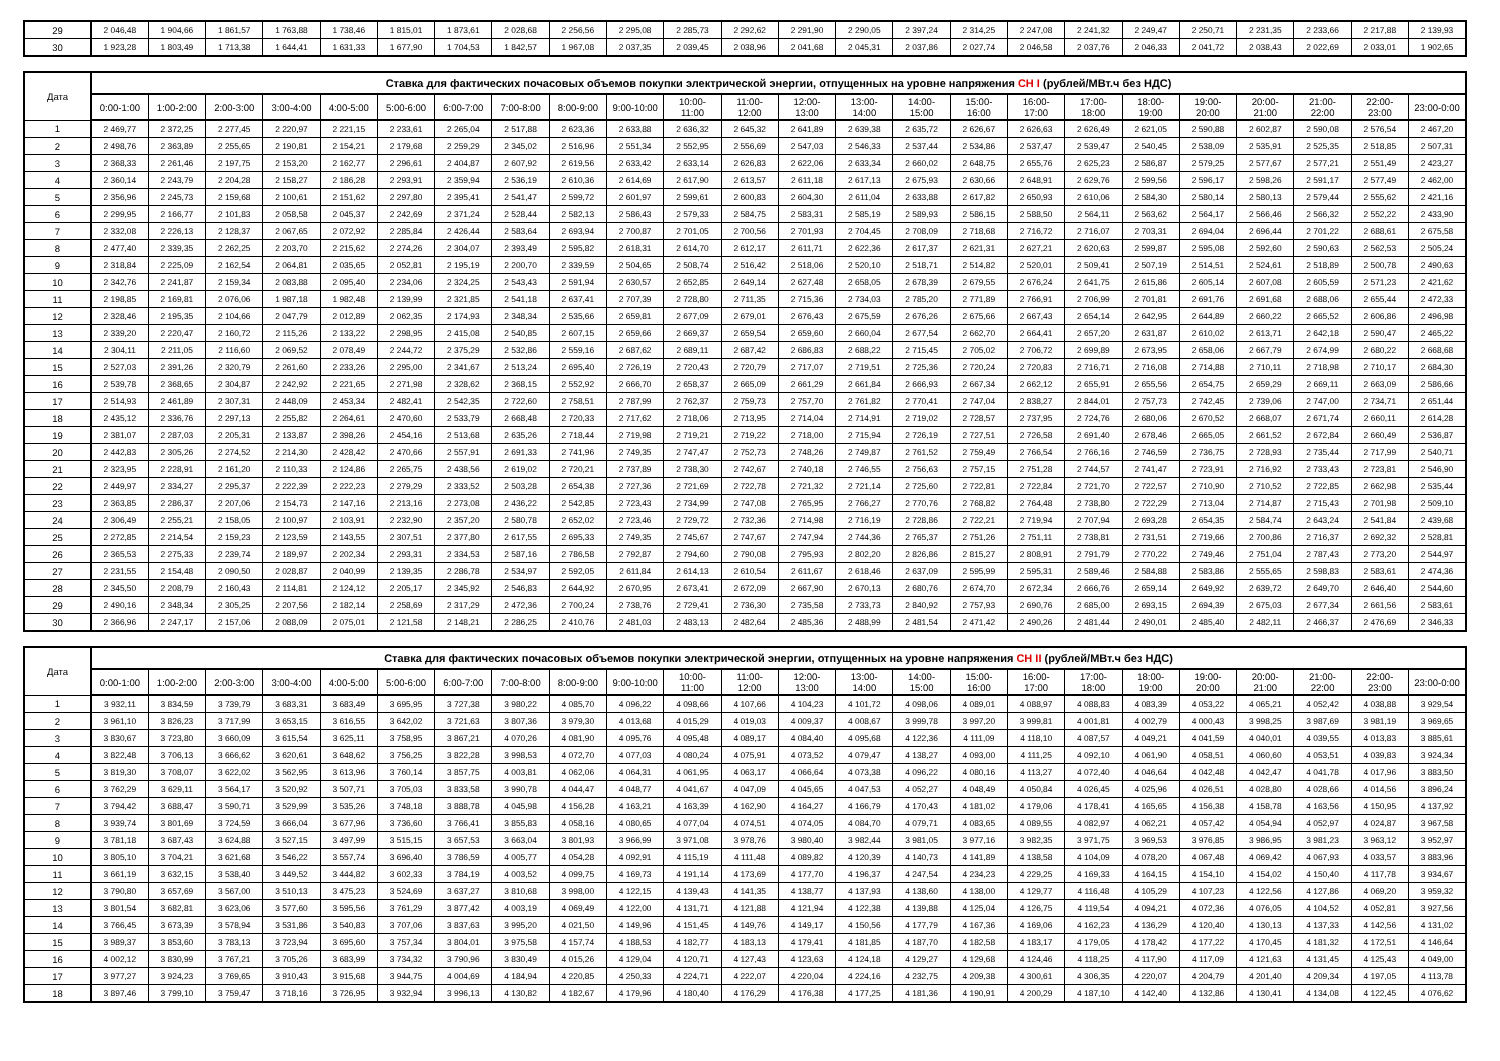| 29 | 2 046,48 | 1 904,66 | 1 861,57 | 1 763,88 | 1 738,46 | 1 815,01 | 1 873,61 | 2 028,68 | 2 256,56 | 2 295,08 | 2 285,73 | 2 292,62 | 2 291,90 | 2 290,05 | 2 397,24 | 2 314,25 | 2 247,08 | 2 241,32 | 2 249,47 | 2 250,71 | 2 231,35 | 2 233,66 | 2 217,88 | 2 139,93 |
| 30 | 1 923,28 | 1 803,49 | 1 713,38 | 1 644,41 | 1 631,33 | 1 677,90 | 1 704,53 | 1 842,57 | 1 967,08 | 2 037,35 | 2 039,45 | 2 038,96 | 2 041,68 | 2 045,31 | 2 037,86 | 2 027,74 | 2 046,58 | 2 037,76 | 2 046,33 | 2 041,72 | 2 038,43 | 2 022,69 | 2 033,01 | 1 902,65 |
| Дата | Ставка для фактических почасовых объемов покупки электрической энергии, отпущенных на уровне напряжения СН I (рублей/МВт.ч без НДС) | | | | | | | | | | | | | | | | | | | | | | | |
| --- | --- | --- | --- | --- | --- | --- | --- | --- | --- | --- | --- | --- | --- | --- | --- | --- | --- | --- | --- | --- | --- | --- | --- | --- |
| | 0:00-1:00 | 1:00-2:00 | 2:00-3:00 | 3:00-4:00 | 4:00-5:00 | 5:00-6:00 | 6:00-7:00 | 7:00-8:00 | 8:00-9:00 | 9:00-10:00 | 10:00- 11:00 | 11:00- 12:00 | 12:00- 13:00 | 13:00- 14:00 | 14:00- 15:00 | 15:00- 16:00 | 16:00- 17:00 | 17:00- 18:00 | 18:00- 19:00 | 19:00- 20:00 | 20:00- 21:00 | 21:00- 22:00 | 22:00- 23:00 | 23:00-0:00 |
| 1 | 2 469,77 | 2 372,25 | 2 277,45 | 2 220,97 | 2 221,15 | 2 233,61 | 2 265,04 | 2 517,88 | 2 623,36 | 2 633,88 | 2 636,32 | 2 645,32 | 2 641,89 | 2 639,38 | 2 635,72 | 2 626,67 | 2 626,63 | 2 626,49 | 2 621,05 | 2 590,88 | 2 602,87 | 2 590,08 | 2 576,54 | 2 467,20 |
| 2 | 2 498,76 | 2 363,89 | 2 255,65 | 2 190,81 | 2 154,21 | 2 179,68 | 2 259,29 | 2 345,02 | 2 516,96 | 2 551,34 | 2 552,95 | 2 556,69 | 2 547,03 | 2 546,33 | 2 537,44 | 2 534,86 | 2 537,47 | 2 539,47 | 2 540,45 | 2 538,09 | 2 535,91 | 2 525,35 | 2 518,85 | 2 507,31 |
| 3 | 2 368,33 | 2 261,46 | 2 197,75 | 2 153,20 | 2 162,77 | 2 296,61 | 2 404,87 | 2 607,92 | 2 619,56 | 2 633,42 | 2 633,14 | 2 626,83 | 2 622,06 | 2 633,34 | 2 660,02 | 2 648,75 | 2 655,76 | 2 625,23 | 2 586,87 | 2 579,25 | 2 577,67 | 2 577,21 | 2 551,49 | 2 423,27 |
| 4 | 2 360,14 | 2 243,79 | 2 204,28 | 2 158,27 | 2 186,28 | 2 293,91 | 2 359,94 | 2 536,19 | 2 610,36 | 2 614,69 | 2 617,90 | 2 613,57 | 2 611,18 | 2 617,13 | 2 675,93 | 2 630,66 | 2 648,91 | 2 629,76 | 2 599,56 | 2 596,17 | 2 598,26 | 2 591,17 | 2 577,49 | 2 462,00 |
| 5 | 2 356,96 | 2 245,73 | 2 159,68 | 2 100,61 | 2 151,62 | 2 297,80 | 2 395,41 | 2 541,47 | 2 599,72 | 2 601,97 | 2 599,61 | 2 600,83 | 2 604,30 | 2 611,04 | 2 633,88 | 2 617,82 | 2 650,93 | 2 610,06 | 2 584,30 | 2 580,14 | 2 580,13 | 2 579,44 | 2 555,62 | 2 421,16 |
| 6 | 2 299,95 | 2 166,77 | 2 101,83 | 2 058,58 | 2 045,37 | 2 242,69 | 2 371,24 | 2 528,44 | 2 582,13 | 2 586,43 | 2 579,33 | 2 584,75 | 2 583,31 | 2 585,19 | 2 589,93 | 2 586,15 | 2 588,50 | 2 564,11 | 2 563,62 | 2 564,17 | 2 566,46 | 2 566,32 | 2 552,22 | 2 433,90 |
| 7 | 2 332,08 | 2 226,13 | 2 128,37 | 2 067,65 | 2 072,92 | 2 285,84 | 2 426,44 | 2 583,64 | 2 693,94 | 2 700,87 | 2 701,05 | 2 700,56 | 2 701,93 | 2 704,45 | 2 708,09 | 2 718,68 | 2 716,72 | 2 716,07 | 2 703,31 | 2 694,04 | 2 696,44 | 2 701,22 | 2 688,61 | 2 675,58 |
| 8 | 2 477,40 | 2 339,35 | 2 262,25 | 2 203,70 | 2 215,62 | 2 274,26 | 2 304,07 | 2 393,49 | 2 595,82 | 2 618,31 | 2 614,70 | 2 612,17 | 2 611,71 | 2 622,36 | 2 617,37 | 2 621,31 | 2 627,21 | 2 620,63 | 2 599,87 | 2 595,08 | 2 592,60 | 2 590,63 | 2 562,53 | 2 505,24 |
| 9 | 2 318,84 | 2 225,09 | 2 162,54 | 2 064,81 | 2 035,65 | 2 052,81 | 2 195,19 | 2 200,70 | 2 339,59 | 2 504,65 | 2 508,74 | 2 516,42 | 2 518,06 | 2 520,10 | 2 518,71 | 2 514,82 | 2 520,01 | 2 509,41 | 2 507,19 | 2 514,51 | 2 524,61 | 2 518,89 | 2 500,78 | 2 490,63 |
| 10 | 2 342,76 | 2 241,87 | 2 159,34 | 2 083,88 | 2 095,40 | 2 234,06 | 2 324,25 | 2 543,43 | 2 591,94 | 2 630,57 | 2 652,85 | 2 649,14 | 2 627,48 | 2 658,05 | 2 678,39 | 2 679,55 | 2 676,24 | 2 641,75 | 2 615,86 | 2 605,14 | 2 607,08 | 2 605,59 | 2 571,23 | 2 421,62 |
| 11 | 2 198,85 | 2 169,81 | 2 076,06 | 1 987,18 | 1 982,48 | 2 139,99 | 2 321,85 | 2 541,18 | 2 637,41 | 2 707,39 | 2 728,80 | 2 711,35 | 2 715,36 | 2 734,03 | 2 785,20 | 2 771,89 | 2 766,91 | 2 706,99 | 2 701,81 | 2 691,76 | 2 691,68 | 2 688,06 | 2 655,44 | 2 472,33 |
| 12 | 2 328,46 | 2 195,35 | 2 104,66 | 2 047,79 | 2 012,89 | 2 062,35 | 2 174,93 | 2 348,34 | 2 535,66 | 2 659,81 | 2 677,09 | 2 679,01 | 2 676,43 | 2 675,59 | 2 676,26 | 2 675,66 | 2 667,43 | 2 654,14 | 2 642,95 | 2 644,89 | 2 660,22 | 2 665,52 | 2 606,86 | 2 496,98 |
| 13 | 2 339,20 | 2 220,47 | 2 160,72 | 2 115,26 | 2 133,22 | 2 298,95 | 2 415,08 | 2 540,85 | 2 607,15 | 2 659,66 | 2 669,37 | 2 659,54 | 2 659,60 | 2 660,04 | 2 677,54 | 2 662,70 | 2 664,41 | 2 657,20 | 2 631,87 | 2 610,02 | 2 613,71 | 2 642,18 | 2 590,47 | 2 465,22 |
| 14 | 2 304,11 | 2 211,05 | 2 116,60 | 2 069,52 | 2 078,49 | 2 244,72 | 2 375,29 | 2 532,86 | 2 559,16 | 2 687,62 | 2 689,11 | 2 687,42 | 2 686,83 | 2 688,22 | 2 715,45 | 2 705,02 | 2 706,72 | 2 699,89 | 2 673,95 | 2 658,06 | 2 667,79 | 2 674,99 | 2 680,22 | 2 668,68 |
| 15 | 2 527,03 | 2 391,26 | 2 320,79 | 2 261,60 | 2 233,26 | 2 295,00 | 2 341,67 | 2 513,24 | 2 695,40 | 2 726,19 | 2 720,43 | 2 720,79 | 2 717,07 | 2 719,51 | 2 725,36 | 2 720,24 | 2 720,83 | 2 716,71 | 2 716,08 | 2 714,88 | 2 710,11 | 2 718,98 | 2 710,17 | 2 684,30 |
| 16 | 2 539,78 | 2 368,65 | 2 304,87 | 2 242,92 | 2 221,65 | 2 271,98 | 2 328,62 | 2 368,15 | 2 552,92 | 2 666,70 | 2 658,37 | 2 665,09 | 2 661,29 | 2 661,84 | 2 666,93 | 2 667,34 | 2 662,12 | 2 655,91 | 2 655,56 | 2 654,75 | 2 659,29 | 2 669,11 | 2 663,09 | 2 586,66 |
| 17 | 2 514,93 | 2 461,89 | 2 307,31 | 2 448,09 | 2 453,34 | 2 482,41 | 2 542,35 | 2 722,60 | 2 758,51 | 2 787,99 | 2 762,37 | 2 759,73 | 2 757,70 | 2 761,82 | 2 770,41 | 2 747,04 | 2 838,27 | 2 844,01 | 2 757,73 | 2 742,45 | 2 739,06 | 2 747,00 | 2 734,71 | 2 651,44 |
| 18 | 2 435,12 | 2 336,76 | 2 297,13 | 2 255,82 | 2 264,61 | 2 470,60 | 2 533,79 | 2 668,48 | 2 720,33 | 2 717,62 | 2 718,06 | 2 713,95 | 2 714,04 | 2 714,91 | 2 719,02 | 2 728,57 | 2 737,95 | 2 724,76 | 2 680,06 | 2 670,52 | 2 668,07 | 2 671,74 | 2 660,11 | 2 614,28 |
| 19 | 2 381,07 | 2 287,03 | 2 205,31 | 2 133,87 | 2 398,26 | 2 454,16 | 2 513,68 | 2 635,26 | 2 718,44 | 2 719,98 | 2 719,21 | 2 719,22 | 2 718,00 | 2 715,94 | 2 726,19 | 2 727,51 | 2 726,58 | 2 691,40 | 2 678,46 | 2 665,05 | 2 661,52 | 2 672,84 | 2 660,49 | 2 536,87 |
| 20 | 2 442,83 | 2 305,26 | 2 274,52 | 2 214,30 | 2 428,42 | 2 470,66 | 2 557,91 | 2 691,33 | 2 741,96 | 2 749,35 | 2 747,47 | 2 752,73 | 2 748,26 | 2 749,87 | 2 761,52 | 2 759,49 | 2 766,54 | 2 766,16 | 2 746,59 | 2 736,75 | 2 728,93 | 2 735,44 | 2 717,99 | 2 540,71 |
| 21 | 2 323,95 | 2 228,91 | 2 161,20 | 2 110,33 | 2 124,86 | 2 265,75 | 2 438,56 | 2 619,02 | 2 720,21 | 2 737,89 | 2 738,30 | 2 742,67 | 2 740,18 | 2 746,55 | 2 756,63 | 2 757,15 | 2 751,28 | 2 744,57 | 2 741,47 | 2 723,91 | 2 716,92 | 2 733,43 | 2 723,81 | 2 546,90 |
| 22 | 2 449,97 | 2 334,27 | 2 295,37 | 2 222,39 | 2 222,23 | 2 279,29 | 2 333,52 | 2 503,28 | 2 654,38 | 2 727,36 | 2 721,69 | 2 722,78 | 2 721,32 | 2 721,14 | 2 725,60 | 2 722,81 | 2 722,84 | 2 721,70 | 2 722,57 | 2 710,90 | 2 710,52 | 2 722,85 | 2 662,98 | 2 535,44 |
| 23 | 2 363,85 | 2 286,37 | 2 207,06 | 2 154,73 | 2 147,16 | 2 213,16 | 2 273,08 | 2 436,22 | 2 542,85 | 2 723,43 | 2 734,99 | 2 747,08 | 2 765,95 | 2 766,27 | 2 770,76 | 2 768,82 | 2 764,48 | 2 738,80 | 2 722,29 | 2 713,04 | 2 714,87 | 2 715,43 | 2 701,98 | 2 509,10 |
| 24 | 2 306,49 | 2 255,21 | 2 158,05 | 2 100,97 | 2 103,91 | 2 232,90 | 2 357,20 | 2 580,78 | 2 652,02 | 2 723,46 | 2 729,72 | 2 732,36 | 2 714,98 | 2 716,19 | 2 728,86 | 2 722,21 | 2 719,94 | 2 707,94 | 2 693,28 | 2 654,35 | 2 584,74 | 2 643,24 | 2 541,84 | 2 439,68 |
| 25 | 2 272,85 | 2 214,54 | 2 159,23 | 2 123,59 | 2 143,55 | 2 307,51 | 2 377,80 | 2 617,55 | 2 695,33 | 2 749,35 | 2 745,67 | 2 747,67 | 2 747,94 | 2 744,36 | 2 765,37 | 2 751,26 | 2 751,11 | 2 738,81 | 2 731,51 | 2 719,66 | 2 700,86 | 2 716,37 | 2 692,32 | 2 528,81 |
| 26 | 2 365,53 | 2 275,33 | 2 239,74 | 2 189,97 | 2 202,34 | 2 293,31 | 2 334,53 | 2 587,16 | 2 786,58 | 2 792,87 | 2 794,60 | 2 790,08 | 2 795,93 | 2 802,20 | 2 826,86 | 2 815,27 | 2 808,91 | 2 791,79 | 2 770,22 | 2 749,46 | 2 751,04 | 2 787,43 | 2 773,20 | 2 544,97 |
| 27 | 2 231,55 | 2 154,48 | 2 090,50 | 2 028,87 | 2 040,99 | 2 139,35 | 2 286,78 | 2 534,97 | 2 592,05 | 2 611,84 | 2 614,13 | 2 610,54 | 2 611,67 | 2 618,46 | 2 637,09 | 2 595,99 | 2 595,31 | 2 589,46 | 2 584,88 | 2 583,86 | 2 555,65 | 2 598,83 | 2 583,61 | 2 474,36 |
| 28 | 2 345,50 | 2 208,79 | 2 160,43 | 2 114,81 | 2 124,12 | 2 205,17 | 2 345,92 | 2 546,83 | 2 644,92 | 2 670,95 | 2 673,41 | 2 672,09 | 2 667,90 | 2 670,13 | 2 680,76 | 2 674,70 | 2 672,34 | 2 666,76 | 2 659,14 | 2 649,92 | 2 639,72 | 2 649,70 | 2 646,40 | 2 544,60 |
| 29 | 2 490,16 | 2 348,34 | 2 305,25 | 2 207,56 | 2 182,14 | 2 258,69 | 2 317,29 | 2 472,36 | 2 700,24 | 2 738,76 | 2 729,41 | 2 736,30 | 2 735,58 | 2 733,73 | 2 840,92 | 2 757,93 | 2 690,76 | 2 685,00 | 2 693,15 | 2 694,39 | 2 675,03 | 2 677,34 | 2 661,56 | 2 583,61 |
| 30 | 2 366,96 | 2 247,17 | 2 157,06 | 2 088,09 | 2 075,01 | 2 121,58 | 2 148,21 | 2 286,25 | 2 410,76 | 2 481,03 | 2 483,13 | 2 482,64 | 2 485,36 | 2 488,99 | 2 481,54 | 2 471,42 | 2 490,26 | 2 481,44 | 2 490,01 | 2 485,40 | 2 482,11 | 2 466,37 | 2 476,69 | 2 346,33 |
| Дата | Ставка для фактических почасовых объемов покупки электрической энергии, отпущенных на уровне напряжения СН II (рублей/МВт.ч без НДС) | | | | | | | | | | | | | | | | | | | | | | | |
| --- | --- | --- | --- | --- | --- | --- | --- | --- | --- | --- | --- | --- | --- | --- | --- | --- | --- | --- | --- | --- | --- | --- | --- | --- |
| | 0:00-1:00 | 1:00-2:00 | 2:00-3:00 | 3:00-4:00 | 4:00-5:00 | 5:00-6:00 | 6:00-7:00 | 7:00-8:00 | 8:00-9:00 | 9:00-10:00 | 10:00- 11:00 | 11:00- 12:00 | 12:00- 13:00 | 13:00- 14:00 | 14:00- 15:00 | 15:00- 16:00 | 16:00- 17:00 | 17:00- 18:00 | 18:00- 19:00 | 19:00- 20:00 | 20:00- 21:00 | 21:00- 22:00 | 22:00- 23:00 | 23:00-0:00 |
| 1 | 3 932,11 | 3 834,59 | 3 739,79 | 3 683,31 | 3 683,49 | 3 695,95 | 3 727,38 | 3 980,22 | 4 085,70 | 4 096,22 | 4 098,66 | 4 107,66 | 4 104,23 | 4 101,72 | 4 098,06 | 4 089,01 | 4 088,97 | 4 088,83 | 4 083,39 | 4 053,22 | 4 065,21 | 4 052,42 | 4 038,88 | 3 929,54 |
| 2 | 3 961,10 | 3 826,23 | 3 717,99 | 3 653,15 | 3 616,55 | 3 642,02 | 3 721,63 | 3 807,36 | 3 979,30 | 4 013,68 | 4 015,29 | 4 019,03 | 4 009,37 | 4 008,67 | 3 999,78 | 3 997,20 | 3 999,81 | 4 001,81 | 4 002,79 | 4 000,43 | 3 998,25 | 3 987,69 | 3 981,19 | 3 969,65 |
| 3 | 3 830,67 | 3 723,80 | 3 660,09 | 3 615,54 | 3 625,11 | 3 758,95 | 3 867,21 | 4 070,26 | 4 081,90 | 4 095,76 | 4 095,48 | 4 089,17 | 4 084,40 | 4 095,68 | 4 122,36 | 4 111,09 | 4 118,10 | 4 087,57 | 4 049,21 | 4 041,59 | 4 040,01 | 4 039,55 | 4 013,83 | 3 885,61 |
| 4 | 3 822,48 | 3 706,13 | 3 666,62 | 3 620,61 | 3 648,62 | 3 756,25 | 3 822,28 | 3 998,53 | 4 072,70 | 4 077,03 | 4 080,24 | 4 075,91 | 4 073,52 | 4 079,47 | 4 138,27 | 4 093,00 | 4 111,25 | 4 092,10 | 4 061,90 | 4 058,51 | 4 060,60 | 4 053,51 | 4 039,83 | 3 924,34 |
| 5 | 3 819,30 | 3 708,07 | 3 622,02 | 3 562,95 | 3 613,96 | 3 760,14 | 3 857,75 | 4 003,81 | 4 062,06 | 4 064,31 | 4 061,95 | 4 063,17 | 4 066,64 | 4 073,38 | 4 096,22 | 4 080,16 | 4 113,27 | 4 072,40 | 4 046,64 | 4 042,48 | 4 042,47 | 4 041,78 | 4 017,96 | 3 883,50 |
| 6 | 3 762,29 | 3 629,11 | 3 564,17 | 3 520,92 | 3 507,71 | 3 705,03 | 3 833,58 | 3 990,78 | 4 044,47 | 4 048,77 | 4 041,67 | 4 047,09 | 4 045,65 | 4 047,53 | 4 052,27 | 4 048,49 | 4 050,84 | 4 026,45 | 4 025,96 | 4 026,51 | 4 028,80 | 4 028,66 | 4 014,56 | 3 896,24 |
| 7 | 3 794,42 | 3 688,47 | 3 590,71 | 3 529,99 | 3 535,26 | 3 748,18 | 3 888,78 | 4 045,98 | 4 156,28 | 4 163,21 | 4 163,39 | 4 162,90 | 4 164,27 | 4 166,79 | 4 170,43 | 4 181,02 | 4 179,06 | 4 178,41 | 4 165,65 | 4 156,38 | 4 158,78 | 4 163,56 | 4 150,95 | 4 137,92 |
| 8 | 3 939,74 | 3 801,69 | 3 724,59 | 3 666,04 | 3 677,96 | 3 736,60 | 3 766,41 | 3 855,83 | 4 058,16 | 4 080,65 | 4 077,04 | 4 074,51 | 4 074,05 | 4 084,70 | 4 079,71 | 4 083,65 | 4 089,55 | 4 082,97 | 4 062,21 | 4 057,42 | 4 054,94 | 4 052,97 | 4 024,87 | 3 967,58 |
| 9 | 3 781,18 | 3 687,43 | 3 624,88 | 3 527,15 | 3 497,99 | 3 515,15 | 3 657,53 | 3 663,04 | 3 801,93 | 3 966,99 | 3 971,08 | 3 978,76 | 3 980,40 | 3 982,44 | 3 981,05 | 3 977,16 | 3 982,35 | 3 971,75 | 3 969,53 | 3 976,85 | 3 986,95 | 3 981,23 | 3 963,12 | 3 952,97 |
| 10 | 3 805,10 | 3 704,21 | 3 621,68 | 3 546,22 | 3 557,74 | 3 696,40 | 3 786,59 | 4 005,77 | 4 054,28 | 4 092,91 | 4 115,19 | 4 111,48 | 4 089,82 | 4 120,39 | 4 140,73 | 4 141,89 | 4 138,58 | 4 104,09 | 4 078,20 | 4 067,48 | 4 069,42 | 4 067,93 | 4 033,57 | 3 883,96 |
| 11 | 3 661,19 | 3 632,15 | 3 538,40 | 3 449,52 | 3 444,82 | 3 602,33 | 3 784,19 | 4 003,52 | 4 099,75 | 4 169,73 | 4 191,14 | 4 173,69 | 4 177,70 | 4 196,37 | 4 247,54 | 4 234,23 | 4 229,25 | 4 169,33 | 4 164,15 | 4 154,10 | 4 154,02 | 4 150,40 | 4 117,78 | 3 934,67 |
| 12 | 3 790,80 | 3 657,69 | 3 567,00 | 3 510,13 | 3 475,23 | 3 524,69 | 3 637,27 | 3 810,68 | 3 998,00 | 4 122,15 | 4 139,43 | 4 141,35 | 4 138,77 | 4 137,93 | 4 138,60 | 4 138,00 | 4 129,77 | 4 116,48 | 4 105,29 | 4 107,23 | 4 122,56 | 4 127,86 | 4 069,20 | 3 959,32 |
| 13 | 3 801,54 | 3 682,81 | 3 623,06 | 3 577,60 | 3 595,56 | 3 761,29 | 3 877,42 | 4 003,19 | 4 069,49 | 4 122,00 | 4 131,71 | 4 121,88 | 4 121,94 | 4 122,38 | 4 139,88 | 4 125,04 | 4 126,75 | 4 119,54 | 4 094,21 | 4 072,36 | 4 076,05 | 4 104,52 | 4 052,81 | 3 927,56 |
| 14 | 3 766,45 | 3 673,39 | 3 578,94 | 3 531,86 | 3 540,83 | 3 707,06 | 3 837,63 | 3 995,20 | 4 021,50 | 4 149,96 | 4 151,45 | 4 149,76 | 4 149,17 | 4 150,56 | 4 177,79 | 4 167,36 | 4 169,06 | 4 162,23 | 4 136,29 | 4 120,40 | 4 130,13 | 4 137,33 | 4 142,56 | 4 131,02 |
| 15 | 3 989,37 | 3 853,60 | 3 783,13 | 3 723,94 | 3 695,60 | 3 757,34 | 3 804,01 | 3 975,58 | 4 157,74 | 4 188,53 | 4 182,77 | 4 183,13 | 4 179,41 | 4 181,85 | 4 187,70 | 4 182,58 | 4 183,17 | 4 179,05 | 4 178,42 | 4 177,22 | 4 170,45 | 4 181,32 | 4 172,51 | 4 146,64 |
| 16 | 4 002,12 | 3 830,99 | 3 767,21 | 3 705,26 | 3 683,99 | 3 734,32 | 3 790,96 | 3 830,49 | 4 015,26 | 4 129,04 | 4 120,71 | 4 127,43 | 4 123,63 | 4 124,18 | 4 129,27 | 4 129,68 | 4 124,46 | 4 118,25 | 4 117,90 | 4 117,09 | 4 121,63 | 4 131,45 | 4 125,43 | 4 049,00 |
| 17 | 3 977,27 | 3 924,23 | 3 769,65 | 3 910,43 | 3 915,68 | 3 944,75 | 4 004,69 | 4 184,94 | 4 220,85 | 4 250,33 | 4 224,71 | 4 222,07 | 4 220,04 | 4 224,16 | 4 232,75 | 4 209,38 | 4 300,61 | 4 306,35 | 4 220,07 | 4 204,79 | 4 201,40 | 4 209,34 | 4 197,05 | 4 113,78 |
| 18 | 3 897,46 | 3 799,10 | 3 759,47 | 3 718,16 | 3 726,95 | 3 932,94 | 3 996,13 | 4 130,82 | 4 182,67 | 4 179,96 | 4 180,40 | 4 176,29 | 4 176,38 | 4 177,25 | 4 181,36 | 4 190,91 | 4 200,29 | 4 187,10 | 4 142,40 | 4 132,86 | 4 130,41 | 4 134,08 | 4 122,45 | 4 076,62 |